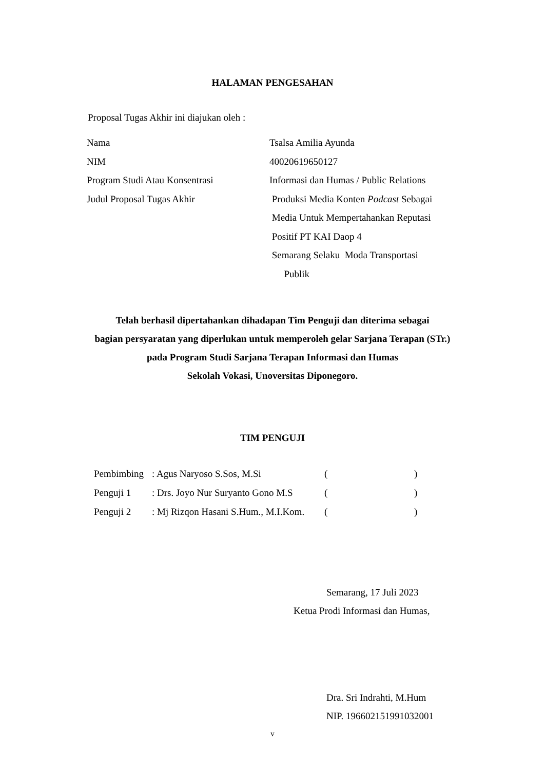HALAMAN PENGESAHAN
Proposal Tugas Akhir ini diajukan oleh :
| Nama | Tsalsa Amilia Ayunda |
| NIM | 40020619650127 |
| Program Studi Atau Konsentrasi | Informasi dan Humas / Public Relations |
| Judul Proposal Tugas Akhir | Produksi Media Konten Podcast Sebagai Media Untuk Mempertahankan Reputasi Positif PT KAI Daop 4 Semarang Selaku Moda Transportasi Publik |
Telah berhasil dipertahankan dihadapan Tim Penguji dan diterima sebagai
bagian persyaratan yang diperlukan untuk memperoleh gelar Sarjana Terapan (STr.)
pada Program Studi Sarjana Terapan Informasi dan Humas
Sekolah Vokasi, Unoversitas Diponegoro.
TIM PENGUJI
| Pembimbing | : Agus Naryoso S.Sos, M.Si | ( | ) |
| Penguji 1 | : Drs. Joyo Nur Suryanto Gono M.S | ( | ) |
| Penguji 2 | : Mj Rizqon Hasani S.Hum., M.I.Kom. | ( | ) |
Semarang, 17 Juli 2023
Ketua Prodi Informasi dan Humas,
Dra. Sri Indrahti, M.Hum
NIP. 196602151991032001
v